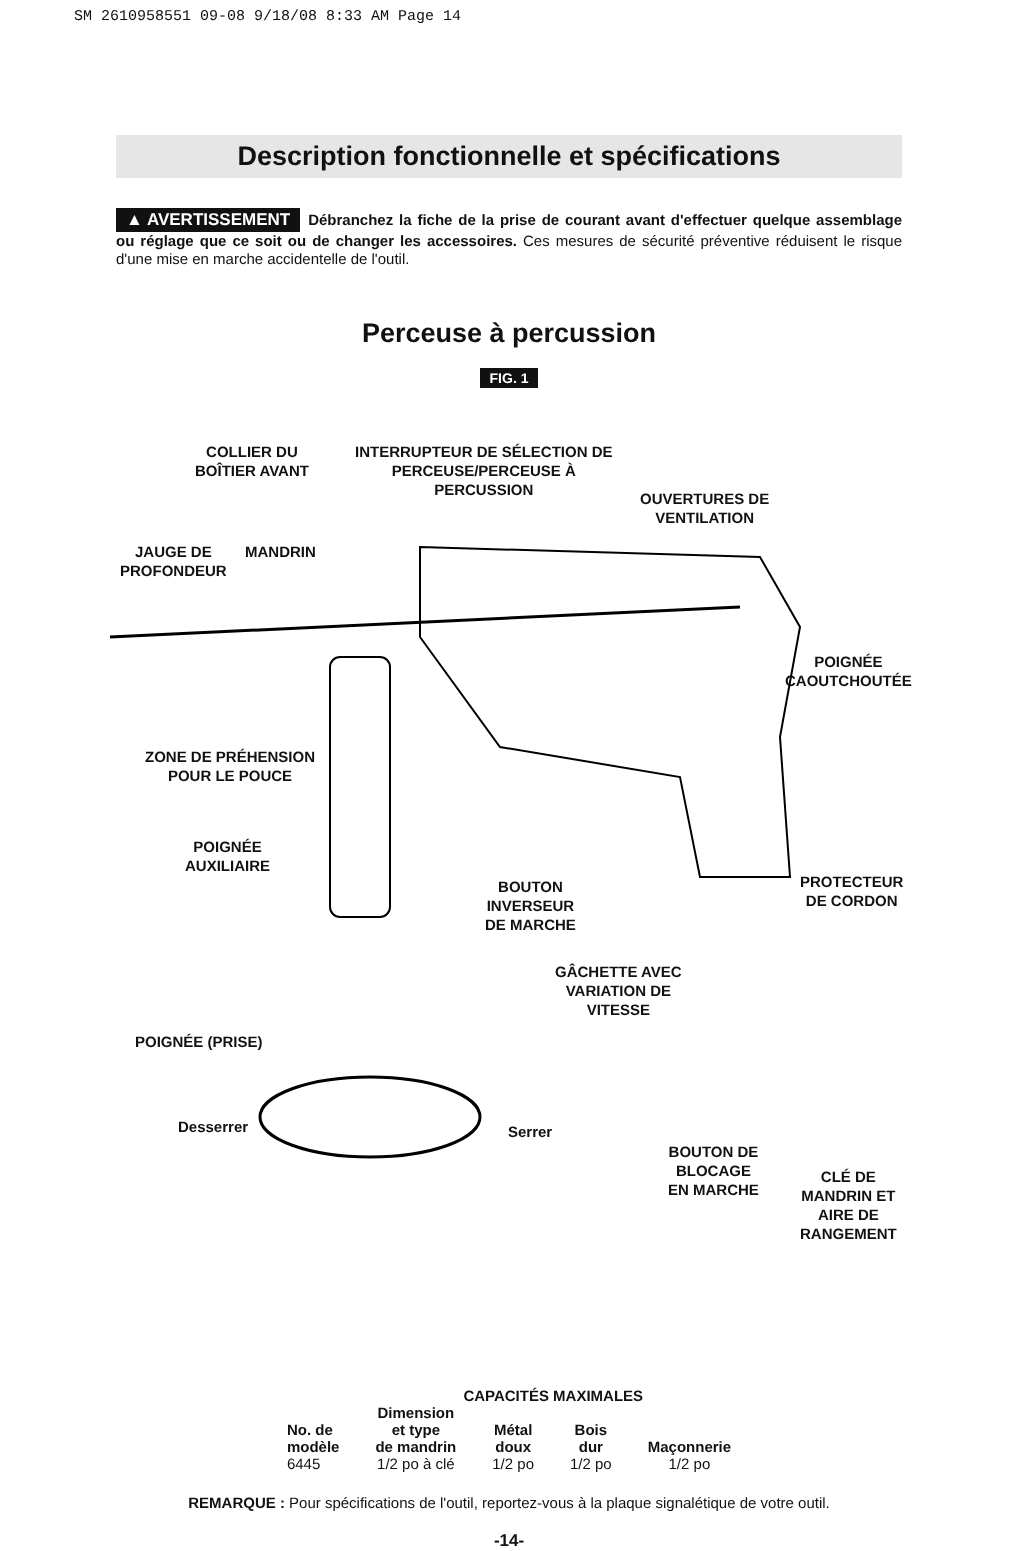SM 2610958551 09-08 9/18/08 8:33 AM Page 14
Description fonctionnelle et spécifications
▲ AVERTISSEMENT Débranchez la fiche de la prise de courant avant d'effectuer quelque assemblage ou réglage que ce soit ou de changer les accessoires. Ces mesures de sécurité préventive réduisent le risque d'une mise en marche accidentelle de l'outil.
Perceuse à percussion
FIG. 1
COLLIER DU
BOÎTIER AVANT
INTERRUPTEUR DE SÉLECTION DE
PERCEUSE/PERCEUSE À
PERCUSSION
OUVERTURES DE
VENTILATION
JAUGE DE
PROFONDEUR
MANDRIN
POIGNÉE
CAOUTCHOUTÉE
ZONE DE PRÉHENSION
POUR LE POUCE
POIGNÉE
AUXILIAIRE
BOUTON
INVERSEUR
DE MARCHE
PROTECTEUR
DE CORDON
GÂCHETTE AVEC
VARIATION DE
VITESSE
POIGNÉE (PRISE)
Desserrer Serrer
BOUTON DE
BLOCAGE
EN MARCHE
CLÉ DE
MANDRIN ET
AIRE DE
RANGEMENT
| | CAPACITÉS MAXIMALES | | | |
| --- | --- | --- | --- | --- |
| No. de modèle | Dimension et type de mandrin | Métal doux | Bois dur | Maçonnerie |
| 6445 | 1/2 po à clé | 1/2 po | 1/2 po | 1/2 po |
REMARQUE : Pour spécifications de l'outil, reportez-vous à la plaque signalétique de votre outil.
-14-